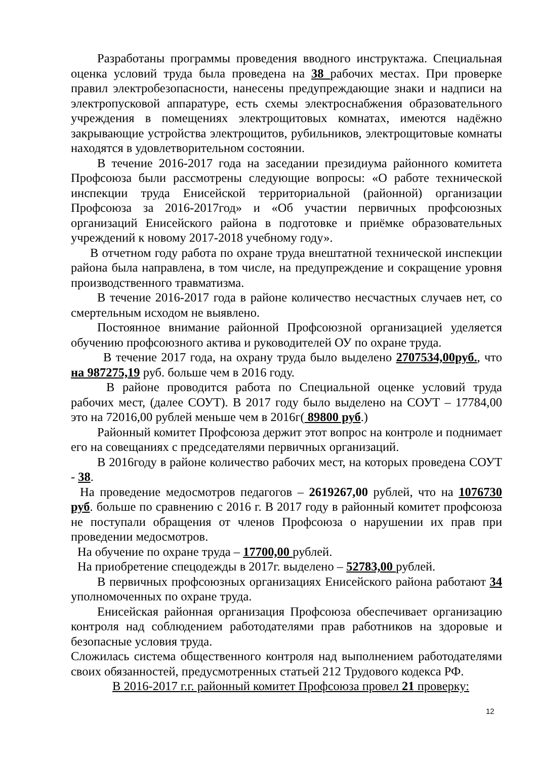Разработаны программы проведения вводного инструктажа. Специальная оценка условий труда была проведена на 38 рабочих местах. При проверке правил электробезопасности, нанесены предупреждающие знаки и надписи на электропусковой аппаратуре, есть схемы электроснабжения образовательного учреждения в помещениях электрощитовых комнатах, имеются надёжно закрывающие устройства электрощитов, рубильников, электрощитовые комнаты находятся в удовлетворительном состоянии.
В течение 2016-2017 года на заседании президиума районного комитета Профсоюза были рассмотрены следующие вопросы: «О работе технической инспекции труда Енисейской территориальной (районной) организации Профсоюза за 2016-2017год» и «Об участии первичных профсоюзных организаций Енисейского района в подготовке и приёмке образовательных учреждений к новому 2017-2018 учебному году».
В отчетном году работа по охране труда внештатной технической инспекции района была направлена, в том числе, на предупреждение и сокращение уровня производственного травматизма.
В течение 2016-2017 года в районе количество несчастных случаев нет, со смертельным исходом не выявлено.
Постоянное внимание районной Профсоюзной организацией уделяется обучению профсоюзного актива и руководителей ОУ по охране труда.
В течение 2017 года, на охрану труда было выделено 2707534,00руб., что на 987275,19 руб. больше чем в 2016 году.
В районе проводится работа по Специальной оценке условий труда рабочих мест, (далее СОУТ). В 2017 году было выделено на СОУТ – 17784,00 это на 72016,00 рублей меньше чем в 2016г( 89800 руб.)
Районный комитет Профсоюза держит этот вопрос на контроле и поднимает его на совещаниях с председателями первичных организаций.
В 2016году в районе количество рабочих мест, на которых проведена СОУТ - 38.
На проведение медосмотров педагогов – 2619267,00 рублей, что на 1076730 руб. больше по сравнению с 2016 г. В 2017 году в районный комитет профсоюза не поступали обращения от членов Профсоюза о нарушении их прав при проведении медосмотров.
На обучение по охране труда – 17700,00 рублей.
На приобретение спецодежды в 2017г. выделено – 52783,00 рублей.
В первичных профсоюзных организациях Енисейского района работают 34 уполномоченных по охране труда.
Енисейская районная организация Профсоюза обеспечивает организацию контроля над соблюдением работодателями прав работников на здоровые и безопасные условия труда.
Сложилась система общественного контроля над выполнением работодателями своих обязанностей, предусмотренных статьей 212 Трудового кодекса РФ.
В 2016-2017 г.г. районный комитет Профсоюза провел 21 проверку:
12